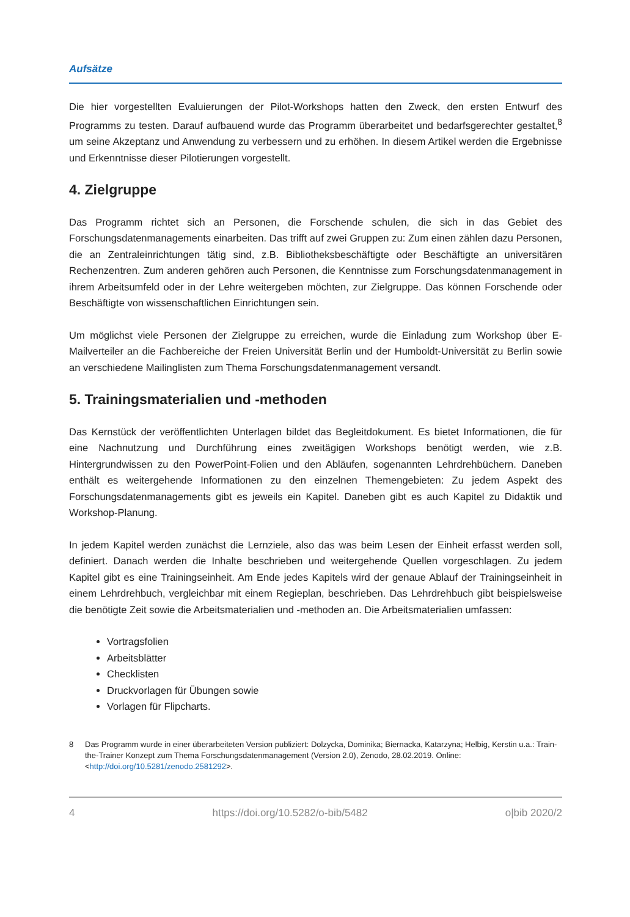Aufsätze
Die hier vorgestellten Evaluierungen der Pilot-Workshops hatten den Zweck, den ersten Entwurf des Programms zu testen. Darauf aufbauend wurde das Programm überarbeitet und bedarfsgerechter gestaltet,<sup>8</sup> um seine Akzeptanz und Anwendung zu verbessern und zu erhöhen. In diesem Artikel werden die Ergebnisse und Erkenntnisse dieser Pilotierungen vorgestellt.
4. Zielgruppe
Das Programm richtet sich an Personen, die Forschende schulen, die sich in das Gebiet des Forschungsdatenmanagements einarbeiten. Das trifft auf zwei Gruppen zu: Zum einen zählen dazu Personen, die an Zentraleinrichtungen tätig sind, z.B. Bibliotheksbeschäftigte oder Beschäftigte an universitären Rechenzentren. Zum anderen gehören auch Personen, die Kenntnisse zum Forschungsdatenmanagement in ihrem Arbeitsumfeld oder in der Lehre weitergeben möchten, zur Zielgruppe. Das können Forschende oder Beschäftigte von wissenschaftlichen Einrichtungen sein.
Um möglichst viele Personen der Zielgruppe zu erreichen, wurde die Einladung zum Workshop über E-Mailverteiler an die Fachbereiche der Freien Universität Berlin und der Humboldt-Universität zu Berlin sowie an verschiedene Mailinglisten zum Thema Forschungsdatenmanagement versandt.
5. Trainingsmaterialien und -methoden
Das Kernstück der veröffentlichten Unterlagen bildet das Begleitdokument. Es bietet Informationen, die für eine Nachnutzung und Durchführung eines zweitägigen Workshops benötigt werden, wie z.B. Hintergrundwissen zu den PowerPoint-Folien und den Abläufen, sogenannten Lehrdrehbüchern. Daneben enthält es weitergehende Informationen zu den einzelnen Themengebieten: Zu jedem Aspekt des Forschungsdatenmanagements gibt es jeweils ein Kapitel. Daneben gibt es auch Kapitel zu Didaktik und Workshop-Planung.
In jedem Kapitel werden zunächst die Lernziele, also das was beim Lesen der Einheit erfasst werden soll, definiert. Danach werden die Inhalte beschrieben und weitergehende Quellen vorgeschlagen. Zu jedem Kapitel gibt es eine Trainingseinheit. Am Ende jedes Kapitels wird der genaue Ablauf der Trainingseinheit in einem Lehrdrehbuch, vergleichbar mit einem Regieplan, beschrieben. Das Lehrdrehbuch gibt beispielsweise die benötigte Zeit sowie die Arbeitsmaterialien und -methoden an. Die Arbeitsmaterialien umfassen:
Vortragsfolien
Arbeitsblätter
Checklisten
Druckvorlagen für Übungen sowie
Vorlagen für Flipcharts.
8 Das Programm wurde in einer überarbeiteten Version publiziert: Dolzycka, Dominika; Biernacka, Katarzyna; Helbig, Kerstin u.a.: Train-the-Trainer Konzept zum Thema Forschungsdatenmanagement (Version 2.0), Zenodo, 28.02.2019. Online: <http://doi.org/10.5281/zenodo.2581292>.
4 https://doi.org/10.5282/o-bib/5482 o|bib 2020/2